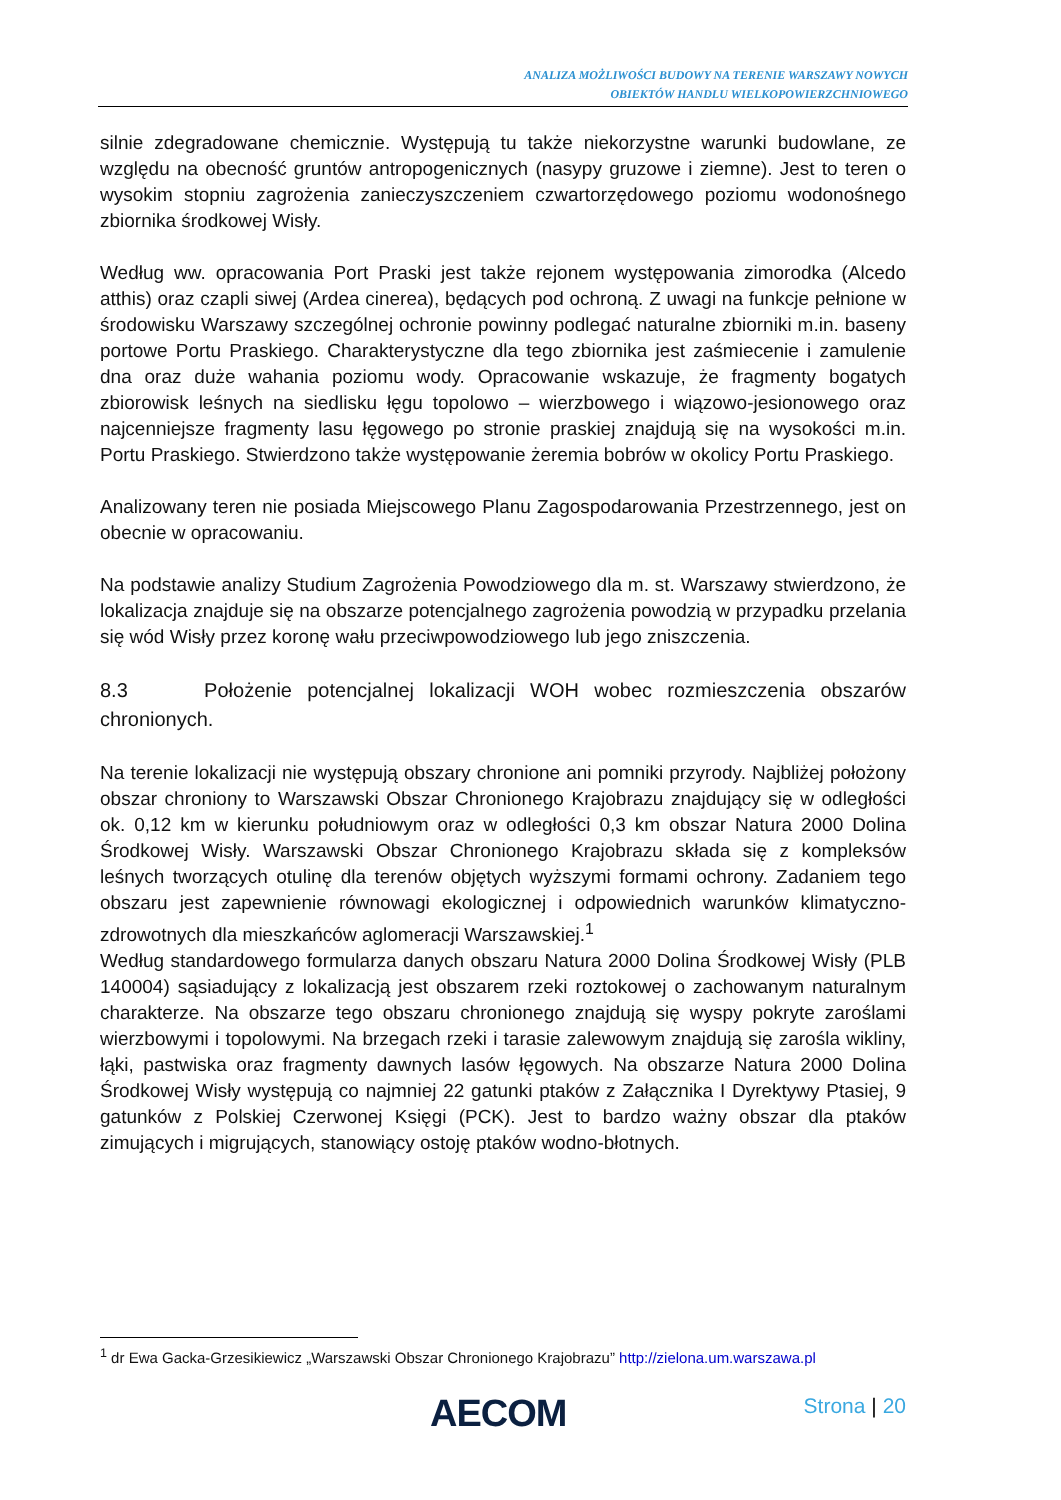ANALIZA MOŻLIWOŚCI BUDOWY NA TERENIE WARSZAWY NOWYCH
OBIEKTÓW HANDLU WIELKOPOWIERZCHNIOWEGO
silnie zdegradowane chemicznie. Występują tu także niekorzystne warunki budowlane, ze względu na obecność gruntów antropogenicznych (nasypy gruzowe i ziemne). Jest to teren o wysokim stopniu zagrożenia zanieczyszczeniem czwartorzędowego poziomu wodonośnego zbiornika środkowej Wisły.
Według ww. opracowania Port Praski jest także rejonem występowania zimorodka (Alcedo atthis) oraz czapli siwej (Ardea cinerea), będących pod ochroną. Z uwagi na funkcje pełnione w środowisku Warszawy szczególnej ochronie powinny podlegać naturalne zbiorniki m.in. baseny portowe Portu Praskiego. Charakterystyczne dla tego zbiornika jest zaśmiecenie i zamulenie dna oraz duże wahania poziomu wody. Opracowanie wskazuje, że fragmenty bogatych zbiorowisk leśnych na siedlisku łęgu topolowo – wierzbowego i wiązowo-jesionowego oraz najcenniejsze fragmenty lasu łęgowego po stronie praskiej znajdują się na wysokości m.in. Portu Praskiego. Stwierdzono także występowanie żeremia bobrów w okolicy Portu Praskiego.
Analizowany teren nie posiada Miejscowego Planu Zagospodarowania Przestrzennego, jest on obecnie w opracowaniu.
Na podstawie analizy Studium Zagrożenia Powodziowego dla m. st. Warszawy stwierdzono, że lokalizacja znajduje się na obszarze potencjalnego zagrożenia powodzią w przypadku przelania się wód Wisły przez koronę wału przeciwpowodziowego lub jego zniszczenia.
8.3 Położenie potencjalnej lokalizacji WOH wobec rozmieszczenia obszarów chronionych.
Na terenie lokalizacji nie występują obszary chronione ani pomniki przyrody. Najbliżej położony obszar chroniony to Warszawski Obszar Chronionego Krajobrazu znajdujący się w odległości ok. 0,12 km w kierunku południowym oraz w odległości 0,3 km obszar Natura 2000 Dolina Środkowej Wisły. Warszawski Obszar Chronionego Krajobrazu składa się z kompleksów leśnych tworzących otulinę dla terenów objętych wyższymi formami ochrony. Zadaniem tego obszaru jest zapewnienie równowagi ekologicznej i odpowiednich warunków klimatyczno-zdrowotnych dla mieszkańców aglomeracji Warszawskiej.<sup>1</sup>
Według standardowego formularza danych obszaru Natura 2000 Dolina Środkowej Wisły (PLB 140004) sąsiadujący z lokalizacją jest obszarem rzeki roztokowej o zachowanym naturalnym charakterze. Na obszarze tego obszaru chronionego znajdują się wyspy pokryte zaroślami wierzbowymi i topolowymi. Na brzegach rzeki i tarasie zalewowym znajdują się zarośla wikliny, łąki, pastwiska oraz fragmenty dawnych lasów łęgowych. Na obszarze Natura 2000 Dolina Środkowej Wisły występują co najmniej 22 gatunki ptaków z Załącznika I Dyrektywy Ptasiej, 9 gatunków z Polskiej Czerwonej Księgi (PCK). Jest to bardzo ważny obszar dla ptaków zimujących i migrujących, stanowiący ostoję ptaków wodno-błotnych.
<sup>1</sup> dr Ewa Gacka-Grzesikiewicz „Warszawski Obszar Chronionego Krajobrazu” http://zielona.um.warszawa.pl
AECOM Strona | 20